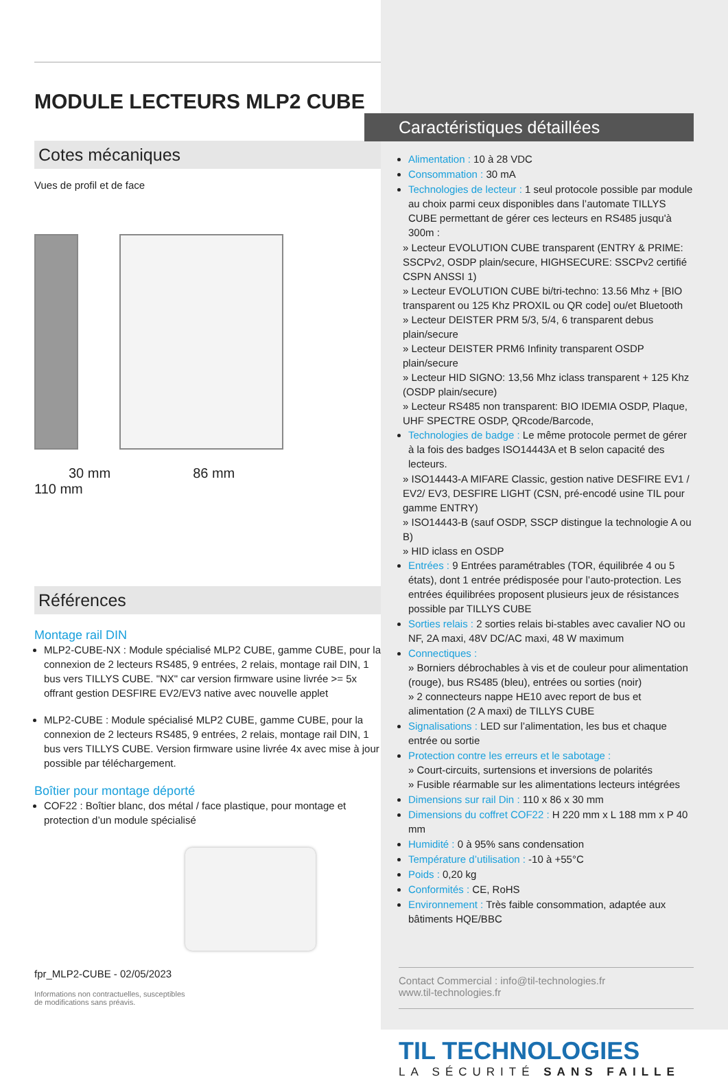MODULE LECTEURS MLP2 CUBE
Cotes mécaniques
Vues de profil et de face
30 mm 86 mm
110 mm
Références
Montage rail DIN
MLP2-CUBE-NX : Module spécialisé MLP2 CUBE, gamme CUBE, pour la connexion de 2 lecteurs RS485, 9 entrées, 2 relais, montage rail DIN, 1 bus vers TILLYS CUBE. "NX" car version firmware usine livrée >= 5x offrant gestion DESFIRE EV2/EV3 native avec nouvelle applet
MLP2-CUBE : Module spécialisé MLP2 CUBE, gamme CUBE, pour la connexion de 2 lecteurs RS485, 9 entrées, 2 relais, montage rail DIN, 1 bus vers TILLYS CUBE. Version firmware usine livrée 4x avec mise à jour possible par téléchargement.
Boîtier pour montage déporté
COF22 : Boîtier blanc, dos métal / face plastique, pour montage et protection d’un module spécialisé
fpr_MLP2-CUBE - 02/05/2023
Informations non contractuelles, susceptibles
de modifications sans préavis.
Caractéristiques détaillées
Alimentation : 10 à 28 VDC
Consommation : 30 mA
Technologies de lecteur : 1 seul protocole possible par module au choix parmi ceux disponibles dans l’automate TILLYS CUBE permettant de gérer ces lecteurs en RS485 jusqu'à 300m :
» Lecteur EVOLUTION CUBE transparent (ENTRY & PRIME: SSCPv2, OSDP plain/secure, HIGHSECURE: SSCPv2 certifié CSPN ANSSI 1)
» Lecteur EVOLUTION CUBE bi/tri-techno: 13.56 Mhz + [BIO transparent ou 125 Khz PROXIL ou QR code] ou/et Bluetooth
» Lecteur DEISTER PRM 5/3, 5/4, 6 transparent debus plain/secure
» Lecteur DEISTER PRM6 Infinity transparent OSDP plain/secure
» Lecteur HID SIGNO: 13,56 Mhz iclass transparent + 125 Khz (OSDP plain/secure)
» Lecteur RS485 non transparent: BIO IDEMIA OSDP, Plaque, UHF SPECTRE OSDP, QRcode/Barcode,
Technologies de badge : Le même protocole permet de gérer à la fois des badges ISO14443A et B selon capacité des lecteurs.
» ISO14443-A MIFARE Classic, gestion native DESFIRE EV1 / EV2/ EV3, DESFIRE LIGHT (CSN, pré-encodé usine TIL pour gamme ENTRY)
» ISO14443-B (sauf OSDP, SSCP distingue la technologie A ou B)
» HID iclass en OSDP
Entrées : 9 Entrées paramétrables (TOR, équilibrée 4 ou 5 états), dont 1 entrée prédisposée pour l’auto-protection. Les entrées équilibrées proposent plusieurs jeux de résistances possible par TILLYS CUBE
Sorties relais : 2 sorties relais bi-stables avec cavalier NO ou NF, 2A maxi, 48V DC/AC maxi, 48 W maximum
Connectiques :
» Borniers débrochables à vis et de couleur pour alimentation (rouge), bus RS485 (bleu), entrées ou sorties (noir)
» 2 connecteurs nappe HE10 avec report de bus et alimentation (2 A maxi) de TILLYS CUBE
Signalisations : LED sur l’alimentation, les bus et chaque entrée ou sortie
Protection contre les erreurs et le sabotage :
» Court-circuits, surtensions et inversions de polarités
» Fusible réarmable sur les alimentations lecteurs intégrées
Dimensions sur rail Din : 110 x 86 x 30 mm
Dimensions du coffret COF22 : H 220 mm x L 188 mm x P 40 mm
Humidité : 0 à 95% sans condensation
Température d’utilisation : -10 à +55°C
Poids : 0,20 kg
Conformités : CE, RoHS
Environnement : Très faible consommation, adaptée aux bâtiments HQE/BBC
Contact Commercial : info@til-technologies.fr
www.til-technologies.fr
TIL TECHNOLOGIES
LA SÉCURITÉ SANS FAILLE